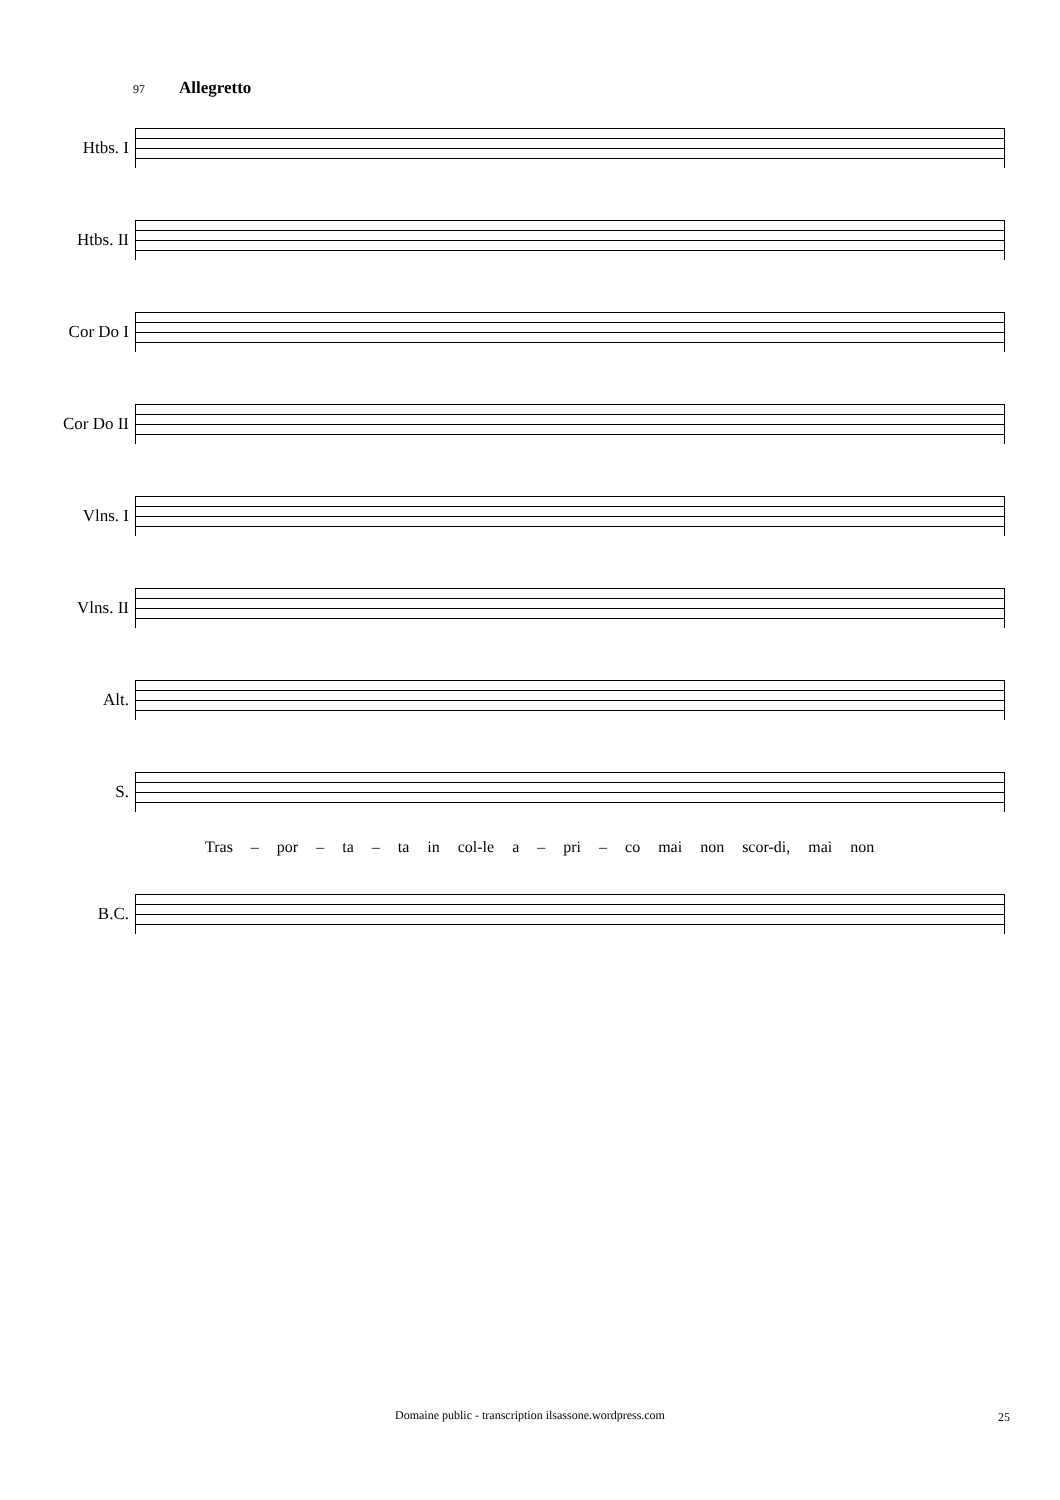97 Allegretto
Htbs. I
Htbs. II
Cor Do I
Cor Do II
Vlns. I
Vlns. II
Alt.
S.
Tras – por – ta – ta in col-le a – pri – co mai non scor-di, mai non
B.C.
Domaine public - transcription ilsassone.wordpress.com 25